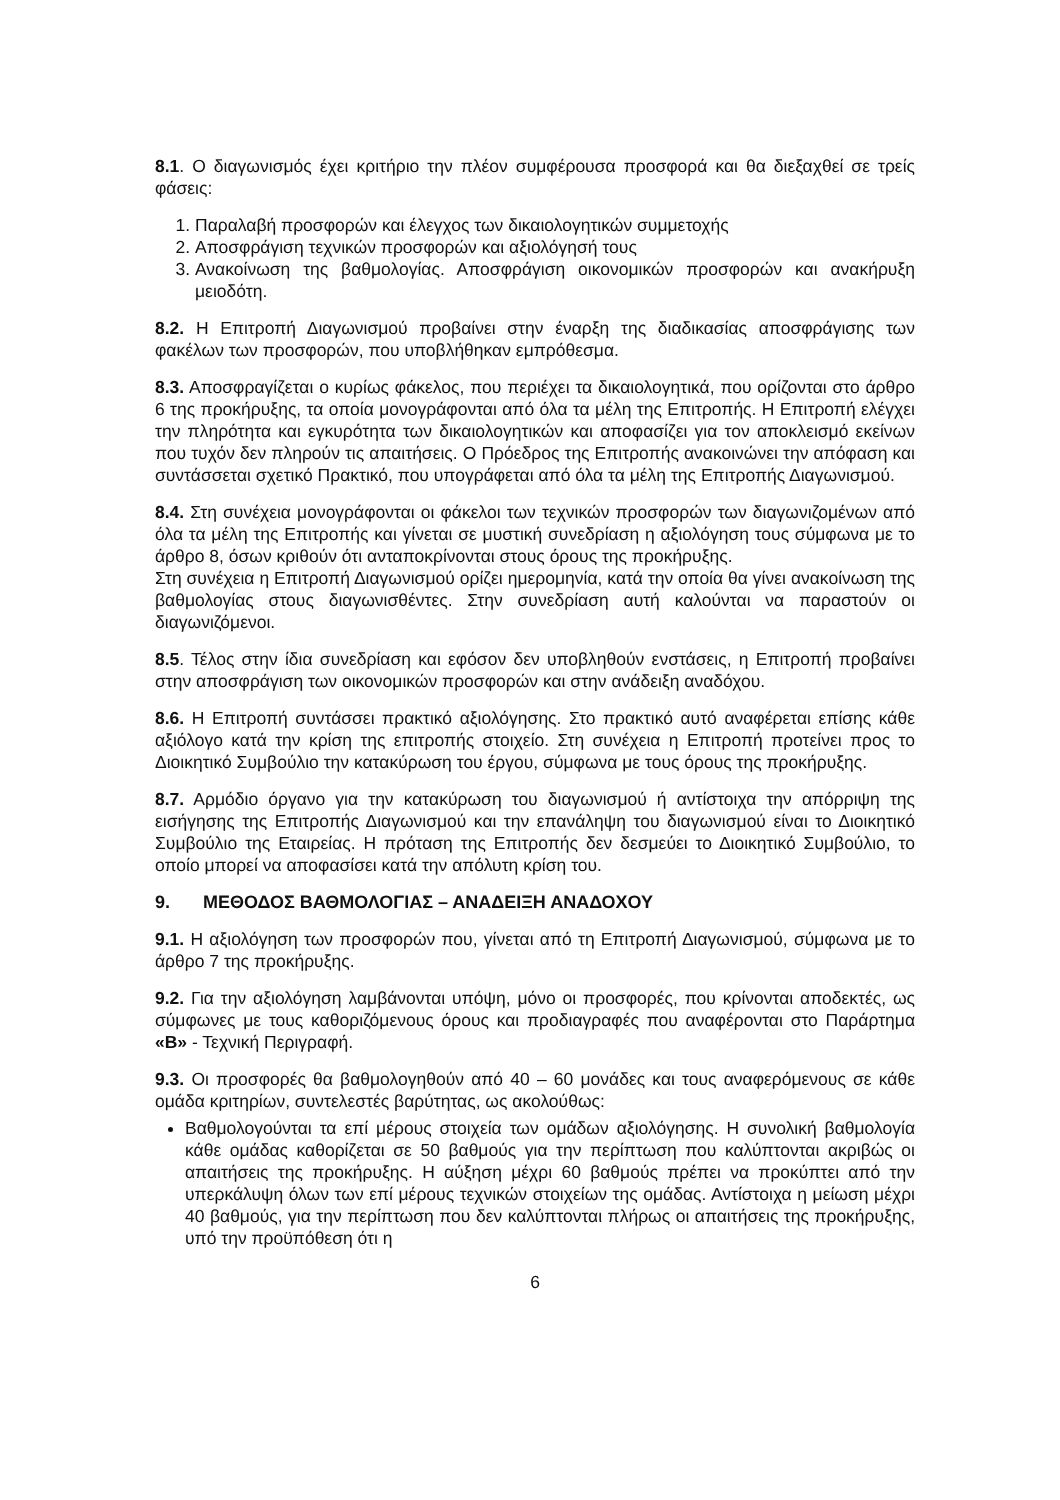8.1. Ο διαγωνισμός έχει κριτήριο την πλέον συμφέρουσα προσφορά και θα διεξαχθεί σε τρείς φάσεις:
1. Παραλαβή προσφορών και έλεγχος των δικαιολογητικών συμμετοχής
2. Αποσφράγιση τεχνικών προσφορών και αξιολόγησή τους
3. Ανακοίνωση της βαθμολογίας. Αποσφράγιση οικονομικών προσφορών και ανακήρυξη μειοδότη.
8.2. Η Επιτροπή Διαγωνισμού προβαίνει στην έναρξη της διαδικασίας αποσφράγισης των φακέλων των προσφορών, που υποβλήθηκαν εμπρόθεσμα.
8.3. Αποσφραγίζεται ο κυρίως φάκελος, που περιέχει τα δικαιολογητικά, που ορίζονται στο άρθρο 6 της προκήρυξης, τα οποία μονογράφονται από όλα τα μέλη της Επιτροπής. Η Επιτροπή ελέγχει την πληρότητα και εγκυρότητα των δικαιολογητικών και αποφασίζει για τον αποκλεισμό εκείνων που τυχόν δεν πληρούν τις απαιτήσεις. Ο Πρόεδρος της Επιτροπής ανακοινώνει την απόφαση και συντάσσεται σχετικό Πρακτικό, που υπογράφεται από όλα τα μέλη της Επιτροπής Διαγωνισμού.
8.4. Στη συνέχεια μονογράφονται οι φάκελοι των τεχνικών προσφορών των διαγωνιζομένων από όλα τα μέλη της Επιτροπής και γίνεται σε μυστική συνεδρίαση η αξιολόγηση τους σύμφωνα με το άρθρο 8, όσων κριθούν ότι ανταποκρίνονται στους όρους της προκήρυξης.
Στη συνέχεια η Επιτροπή Διαγωνισμού ορίζει ημερομηνία, κατά την οποία θα γίνει ανακοίνωση της βαθμολογίας στους διαγωνισθέντες. Στην συνεδρίαση αυτή καλούνται να παραστούν οι διαγωνιζόμενοι.
8.5. Τέλος στην ίδια συνεδρίαση και εφόσον δεν υποβληθούν ενστάσεις, η Επιτροπή προβαίνει στην αποσφράγιση των οικονομικών προσφορών και στην ανάδειξη αναδόχου.
8.6. Η Επιτροπή συντάσσει πρακτικό αξιολόγησης. Στο πρακτικό αυτό αναφέρεται επίσης κάθε αξιόλογο κατά την κρίση της επιτροπής στοιχείο. Στη συνέχεια η Επιτροπή προτείνει προς το Διοικητικό Συμβούλιο την κατακύρωση του έργου, σύμφωνα με τους όρους της προκήρυξης.
8.7. Αρμόδιο όργανο για την κατακύρωση του διαγωνισμού ή αντίστοιχα την απόρριψη της εισήγησης της Επιτροπής Διαγωνισμού και την επανάληψη του διαγωνισμού είναι το Διοικητικό Συμβούλιο της Εταιρείας. Η πρόταση της Επιτροπής δεν δεσμεύει το Διοικητικό Συμβούλιο, το οποίο μπορεί να αποφασίσει κατά την απόλυτη κρίση του.
9. ΜΕΘΟΔΟΣ ΒΑΘΜΟΛΟΓΙΑΣ – ΑΝΑΔΕΙΞΗ ΑΝΑΔΟΧΟΥ
9.1. Η αξιολόγηση των προσφορών που, γίνεται από τη Επιτροπή Διαγωνισμού, σύμφωνα με το άρθρο 7 της προκήρυξης.
9.2. Για την αξιολόγηση λαμβάνονται υπόψη, μόνο οι προσφορές, που κρίνονται αποδεκτές, ως σύμφωνες με τους καθοριζόμενους όρους και προδιαγραφές που αναφέρονται στο Παράρτημα «Β» - Τεχνική Περιγραφή.
9.3. Οι προσφορές θα βαθμολογηθούν από 40 – 60 μονάδες και τους αναφερόμενους σε κάθε ομάδα κριτηρίων, συντελεστές βαρύτητας, ως ακολούθως:
Βαθμολογούνται τα επί μέρους στοιχεία των ομάδων αξιολόγησης. Η συνολική βαθμολογία κάθε ομάδας καθορίζεται σε 50 βαθμούς για την περίπτωση που καλύπτονται ακριβώς οι απαιτήσεις της προκήρυξης. Η αύξηση μέχρι 60 βαθμούς πρέπει να προκύπτει από την υπερκάλυψη όλων των επί μέρους τεχνικών στοιχείων της ομάδας. Αντίστοιχα η μείωση μέχρι 40 βαθμούς, για την περίπτωση που δεν καλύπτονται πλήρως οι απαιτήσεις της προκήρυξης, υπό την προϋπόθεση ότι η
6